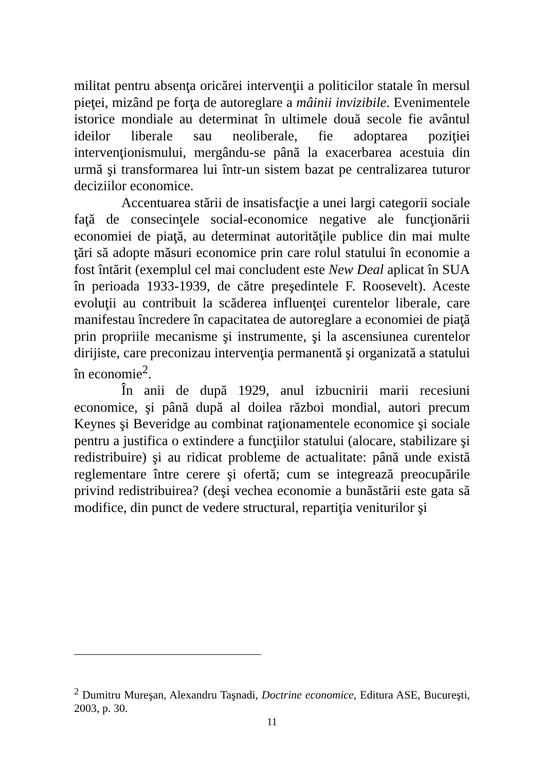militat pentru absenţa oricărei intervenţii a politicilor statale în mersul pieţei, mizând pe forţa de autoreglare a mâinii invizibile. Evenimentele istorice mondiale au determinat în ultimele două secole fie avântul ideilor liberale sau neoliberale, fie adoptarea poziţiei intervenţionismului, mergându-se până la exacerbarea acestuia din urmă şi transformarea lui într-un sistem bazat pe centralizarea tuturor deciziilor economice.
Accentuarea stării de insatisfacţie a unei largi categorii sociale faţă de consecinţele social-economice negative ale funcţionării economiei de piaţă, au determinat autorităţile publice din mai multe ţări să adopte măsuri economice prin care rolul statului în economie a fost întărit (exemplul cel mai concludent este New Deal aplicat în SUA în perioada 1933-1939, de către preşedintele F. Roosevelt). Aceste evoluţii au contribuit la scăderea influenţei curentelor liberale, care manifestau încredere în capacitatea de autoreglare a economiei de piaţă prin propriile mecanisme şi instrumente, şi la ascensiunea curentelor dirijiste, care preconizau intervenţia permanentă şi organizată a statului în economie<sup>2</sup>.
În anii de după 1929, anul izbucnirii marii recesiuni economice, şi până după al doilea război mondial, autori precum Keynes şi Beveridge au combinat raţionamentele economice şi sociale pentru a justifica o extindere a funcţiilor statului (alocare, stabilizare şi redistribuire) şi au ridicat probleme de actualitate: până unde există reglementare între cerere şi ofertă; cum se integrează preocupările privind redistribuirea? (deşi vechea economie a bunăstării este gata să modifice, din punct de vedere structural, repartiţia veniturilor şi
<sup>2</sup> Dumitru Mureşan, Alexandru Taşnadi, Doctrine economice, Editura ASE, Bucureşti, 2003, p. 30.
11